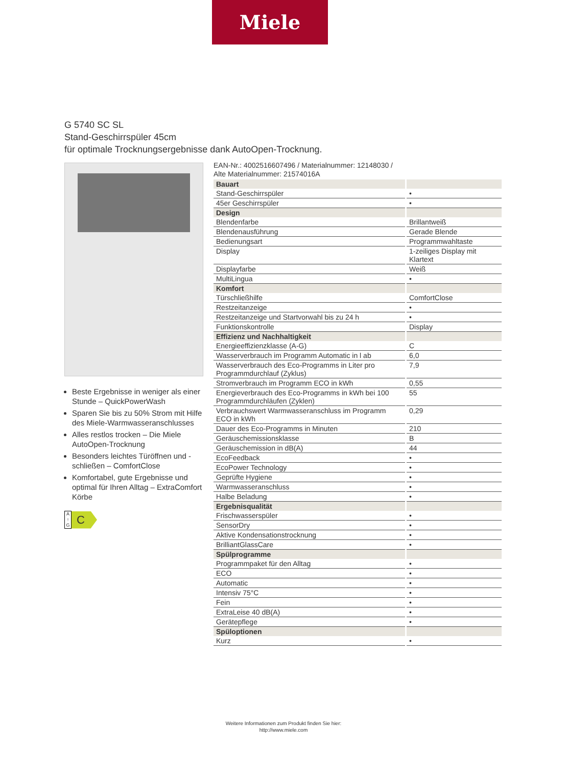Miele
G 5740 SC SL
Stand-Geschirrspüler 45cm
für optimale Trocknungsergebnisse dank AutoOpen-Trocknung.
Beste Ergebnisse in weniger als einer Stunde – QuickPowerWash
Sparen Sie bis zu 50% Strom mit Hilfe des Miele-Warmwasseranschlusses
Alles restlos trocken – Die Miele AutoOpen-Trocknung
Besonders leichtes Türöffnen und -schließen – ComfortClose
Komfortabel, gute Ergebnisse und optimal für Ihren Alltag – ExtraComfort Körbe
A
↑
G
C
EAN-Nr.: 4002516607496 / Materialnummer: 12148030 /
Alte Materialnummer: 21574016A
| Bauart | |
| --- | --- |
| Stand-Geschirrspüler | • |
| 45er Geschirrspüler | • |
| Design | |
| Blendenfarbe | Brillantweiß |
| Blendenausführung | Gerade Blende |
| Bedienungsart | Programmwahltaste |
| Display | 1-zeiliges Display mit Klartext |
| Displayfarbe | Weiß |
| MultiLingua | • |
| Komfort | |
| Türschließhilfe | ComfortClose |
| Restzeitanzeige | • |
| Restzeitanzeige und Startvorwahl bis zu 24 h | • |
| Funktionskontrolle | Display |
| Effizienz und Nachhaltigkeit | |
| Energieeffizienzklasse (A-G) | C |
| Wasserverbrauch im Programm Automatic in l ab | 6,0 |
| Wasserverbrauch des Eco-Programms in Liter pro Programmdurchlauf (Zyklus) | 7,9 |
| Stromverbrauch im Programm ECO in kWh | 0,55 |
| Energieverbrauch des Eco-Programms in kWh bei 100 Programmdurchläufen (Zyklen) | 55 |
| Verbrauchswert Warmwasseranschluss im Programm ECO in kWh | 0,29 |
| Dauer des Eco-Programms in Minuten | 210 |
| Geräuschemissionsklasse | B |
| Geräuschemission in dB(A) | 44 |
| EcoFeedback | • |
| EcoPower Technology | • |
| Geprüfte Hygiene | • |
| Warmwasseranschluss | • |
| Halbe Beladung | • |
| Ergebnisqualität | |
| Frischwasserspüler | • |
| SensorDry | • |
| Aktive Kondensationstrocknung | • |
| BrilliantGlassCare | • |
| Spülprogramme | |
| Programmpaket für den Alltag | • |
| ECO | • |
| Automatic | • |
| Intensiv 75°C | • |
| Fein | • |
| ExtraLeise 40 dB(A) | • |
| Gerätepflege | • |
| Spüloptionen | |
| Kurz | • |
Weitere Informationen zum Produkt finden Sie hier:
http://www.miele.com